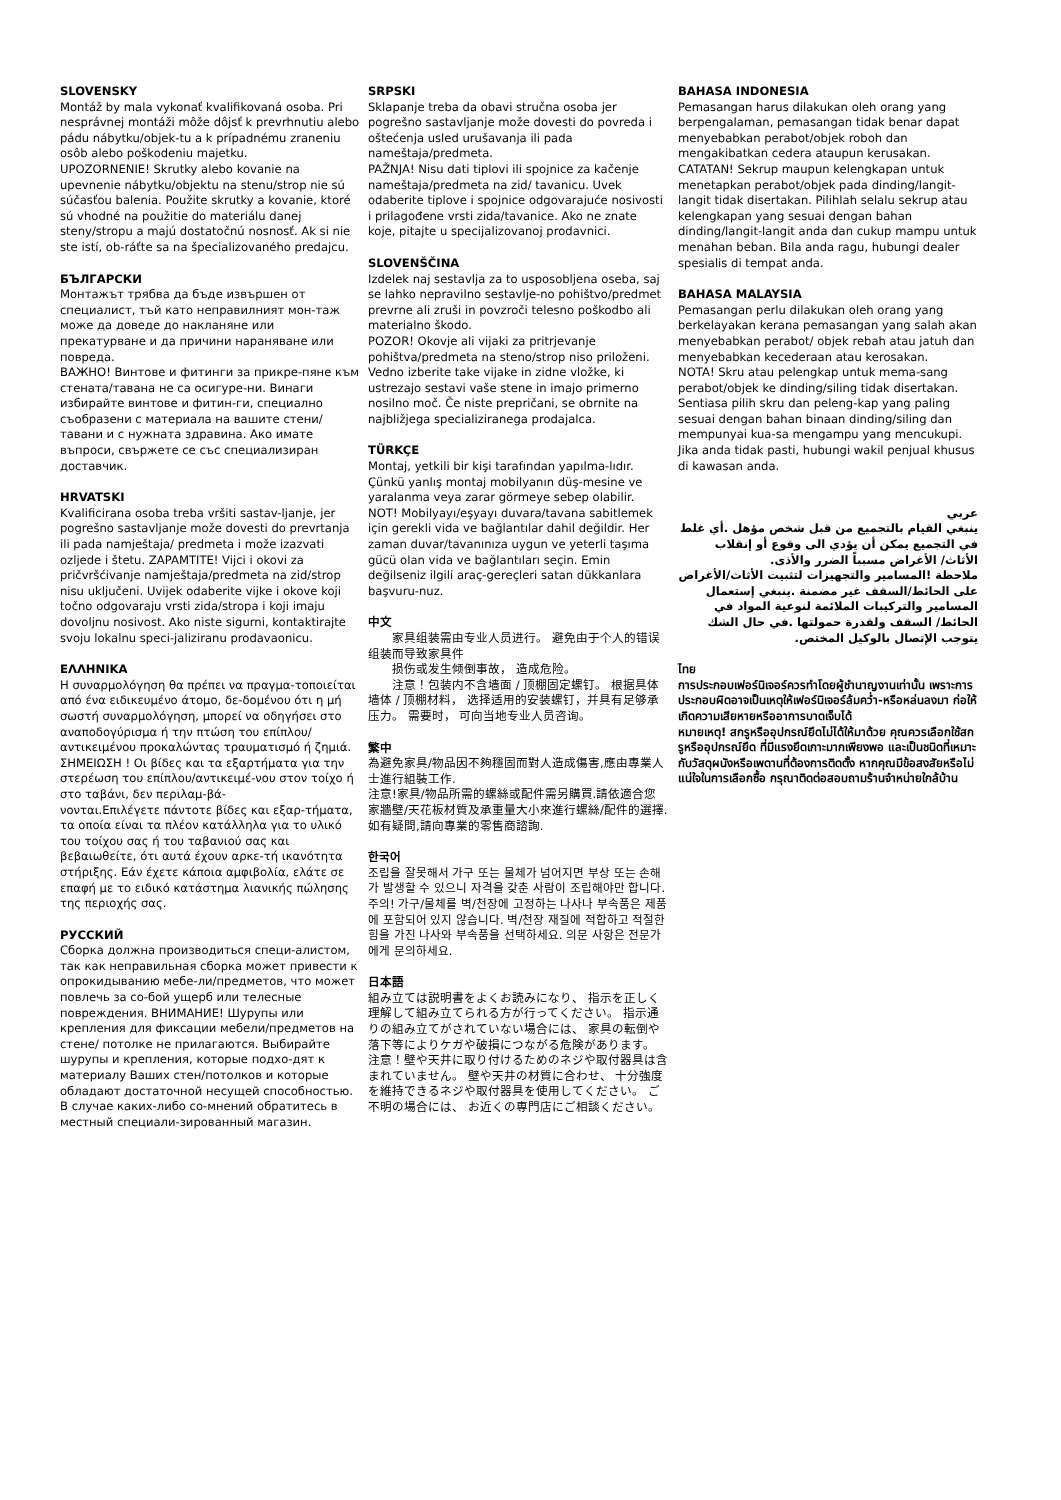SLOVENSKY
Montáž by mala vykonať kvalifikovaná osoba. Pri nesprávnej montáži môže dôjsť k prevrhnutiu alebo pádu nábytku/objek-tu a k prípadnému zraneniu osôb alebo poškodeniu majetku.
UPOZORNENIE! Skrutky alebo kovanie na upevnenie nábytku/objektu na stenu/strop nie sú súčasťou balenia. Použite skrutky a kovanie, ktoré sú vhodné na použitie do materiálu danej steny/stropu a majú dostatočnú nosnosť. Ak si nie ste istí, ob-ráťte sa na špecializovaného predajcu.
БЪЛГАРСКИ
Монтажът трябва да бъде извършен от специалист, тъй като неправилният мон-таж може да доведе до накланяне или прекатурване и да причини нараняване или повреда.
ВАЖНО! Винтове и фитинги за прикре-пяне към стената/тавана не са осигуре-ни. Винаги избирайте винтове и фитин-ги, специално съобразени с материала на вашите стени/тавани и с нужната здравина. Ако имате въпроси, свържете се със специализиран доставчик.
HRVATSKI
Kvalificirana osoba treba vršiti sastav-ljanje, jer pogrešno sastavljanje može dovesti do prevrtanja ili pada namještaja/ predmeta i može izazvati ozljede i štetu. ZAPAMTITE! Vijci i okovi za pričvršćivanje namještaja/predmeta na zid/strop nisu uključeni. Uvijek odaberite vijke i okove koji točno odgovaraju vrsti zida/stropa i koji imaju dovoljnu nosivost. Ako niste sigurni, kontaktirajte svoju lokalnu speci-jaliziranu prodavaonicu.
ΕΛΛΗΝΙΚΑ
Η συναρμολόγηση θα πρέπει να πραγμα-τοποιείται από ένα ειδικευμένο άτομο, δε-δομένου ότι η μή σωστή συναρμολόγηση, μπορεί να οδηγήσει στο αναποδογύρισμα ή την πτώση του επίπλου/ αντικειμένου προκαλώντας τραυματισμό ή ζημιά. ΣΗΜΕΙΩΣΗ ! Οι βίδες και τα εξαρτήματα για την στερέωση του επίπλου/αντικειμέ-νου στον τοίχο ή στο ταβάνι, δεν περιλαμ-βά-
νονται.Επιλέγετε πάντοτε βίδες και εξαρ-τήματα, τα οποία είναι τα πλέον κατάλληλα για το υλικό του τοίχου σας ή του ταβανιού σας και βεβαιωθείτε, ότι αυτά έχουν αρκε-τή ικανότητα στήριξης. Εάν έχετε κάποια αμφιβολία, ελάτε σε επαφή με το ειδικό κατάστημα λιανικής πώλησης της περιοχής σας.
РУССКИЙ
Сборка должна производиться специ-алистом, так как неправильная сборка может привести к опрокидыванию мебе-ли/предметов, что может повлечь за со-бой ущерб или телесные повреждения. ВНИМАНИЕ! Шурупы или крепления для фиксации мебели/предметов на стене/ потолке не прилагаются. Выбирайте шурупы и крепления, которые подхо-дят к материалу Ваших стен/потолков и которые обладают достаточной несущей способностью. В случае каких-либо со-мнений обратитесь в местный специали-зированный магазин.
SRPSKI
Sklapanje treba da obavi stručna osoba jer pogrešno sastavljanje može dovesti do povreda i oštećenja usled urušavanja ili pada nameštaja/predmeta.
PAŽNJA! Nisu dati tiplovi ili spojnice za kačenje nameštaja/predmeta na zid/ tavanicu. Uvek odaberite tiplove i spojnice odgovarajuće nosivosti i prilagođene vrsti zida/tavanice. Ako ne znate koje, pitajte u specijalizovanoj prodavnici.
SLOVENŠČINA
Izdelek naj sestavlja za to usposobljena oseba, saj se lahko nepravilno sestavlje-no pohištvo/predmet prevrne ali zruši in povzroči telesno poškodbo ali materialno škodo.
POZOR! Okovje ali vijaki za pritrjevanje pohištva/predmeta na steno/strop niso priloženi. Vedno izberite take vijake in zidne vložke, ki ustrezajo sestavi vaše stene in imajo primerno nosilno moč. Če niste prepričani, se obrnite na najbližjega specializiranega prodajalca.
TÜRKÇE
Montaj, yetkili bir kişi tarafından yapılma-lıdır. Çünkü yanlış montaj mobilyanın düş-mesine ve yaralanma veya zarar görmeye sebep olabilir.
NOT! Mobilyayı/eşyayı duvara/tavana sabitlemek için gerekli vida ve bağlantılar dahil değildir. Her zaman duvar/tavanınıza uygun ve yeterli taşıma gücü olan vida ve bağlantıları seçin. Emin değilseniz ilgili araç-gereçleri satan dükkanlara başvuru-nuz.
中文
　　家具组装需由专业人员进行。 避免由于个人的错误组装而导致家具件
　　损伤或发生倾倒事故， 造成危险。
　　注意！包装内不含墙面 / 顶棚固定螺钉。 根据具体墙体 / 顶棚材料， 选择适用的安装螺钉，并具有足够承压力。 需要时， 可向当地专业人员咨询。
繁中
為避免家具/物品因不夠穩固而對人造成傷害,應由專業人士進行組裝工作.
注意!家具/物品所需的螺絲或配件需另購買.請依適合您家牆壁/天花板材質及承重量大小來進行螺絲/配件的選擇.如有疑問,請向專業的零售商諮詢.
한국어
조립을 잘못해서 가구 또는 물체가 넘어지면 부상 또는 손해가 발생할 수 있으니 자격을 갖춘 사람이 조립해야만 합니다.
주의! 가구/물체를 벽/천장에 고정하는 나사나 부속품은 제품에 포함되어 있지 않습니다. 벽/천장 재질에 적합하고 적절한 힘을 가진 나사와 부속품을 선택하세요. 의문 사항은 전문가에게 문의하세요.
日本語
組み立ては説明書をよくお読みになり、 指示を正しく理解して組み立てられる方が行ってください。 指示通りの組み立てがされていない場合には、 家具の転倒や落下等によりケガや破損につながる危険があります。
注意！壁や天井に取り付けるためのネジや取付器具は含まれていません。 壁や天井の材質に合わせ、 十分強度を維持できるネジや取付器具を使用してください。 ご不明の場合には、 お近くの専門店にご相談ください。
BAHASA INDONESIA
Pemasangan harus dilakukan oleh orang yang berpengalaman, pemasangan tidak benar dapat menyebabkan perabot/objek roboh dan mengakibatkan cedera ataupun kerusakan.
CATATAN! Sekrup maupun kelengkapan untuk menetapkan perabot/objek pada dinding/langit-langit tidak disertakan. Pilihlah selalu sekrup atau kelengkapan yang sesuai dengan bahan dinding/langit-langit anda dan cukup mampu untuk menahan beban. Bila anda ragu, hubungi dealer spesialis di tempat anda.
BAHASA MALAYSIA
Pemasangan perlu dilakukan oleh orang yang berkelayakan kerana pemasangan yang salah akan menyebabkan perabot/ objek rebah atau jatuh dan menyebabkan kecederaan atau kerosakan.
NOTA! Skru atau pelengkap untuk mema-sang perabot/objek ke dinding/siling tidak disertakan. Sentiasa pilih skru dan peleng-kap yang paling sesuai dengan bahan binaan dinding/siling dan mempunyai kua-sa mengampu yang mencukupi. Jika anda tidak pasti, hubungi wakil penjual khusus di kawasan anda.
عربي
ينبغي القيام بالتجميع من قبل شخص مؤهل .أي غلط في التجميع يمكن أن يؤدي الى وقوع أو إنقلاب الأثاث/ الأغراض مسبباً الضرر والأذى.
ملاحظة !المسامير والتجهيزات لتثبيت الأثاث/الأغراض على الحائط/السقف غير مضمنة .ينبغي إستعمال المسامير والتركيبات الملائمة لنوعية المواد في الحائط/ السقف ولقدرة حمولتها .في حال الشك يتوجب الإتصال بالوكيل المختص.
ไทย
การประกอบเฟอร์นิเจอร์ควรทำโดยผู้ชำนาญงานเท่านั้น เพราะการประกอบผิดอาจเป็นเหตุให้เฟอร์นิเจอร์ล้มคว่ำ-หรือหล่นลงมา ก่อให้เกิดความเสียหายหรืออาการบาดเจ็บได้
หมายเหตุ! สกรูหรืออุปกรณ์ยึดไม่ได้ให้มาด้วย คุณควรเลือกใช้สกรูหรืออุปกรณ์ยึด ที่มีแรงยึดเกาะมากเพียงพอ และเป็นชนิดที่เหมาะกับวัสดุผนังหรือเพดานที่ต้องการติดตั้ง หากคุณมีข้อสงสัยหรือไม่แน่ใจในการเลือกซื้อ กรุณาติดต่อสอบถามร้านจำหน่ายใกล้บ้าน